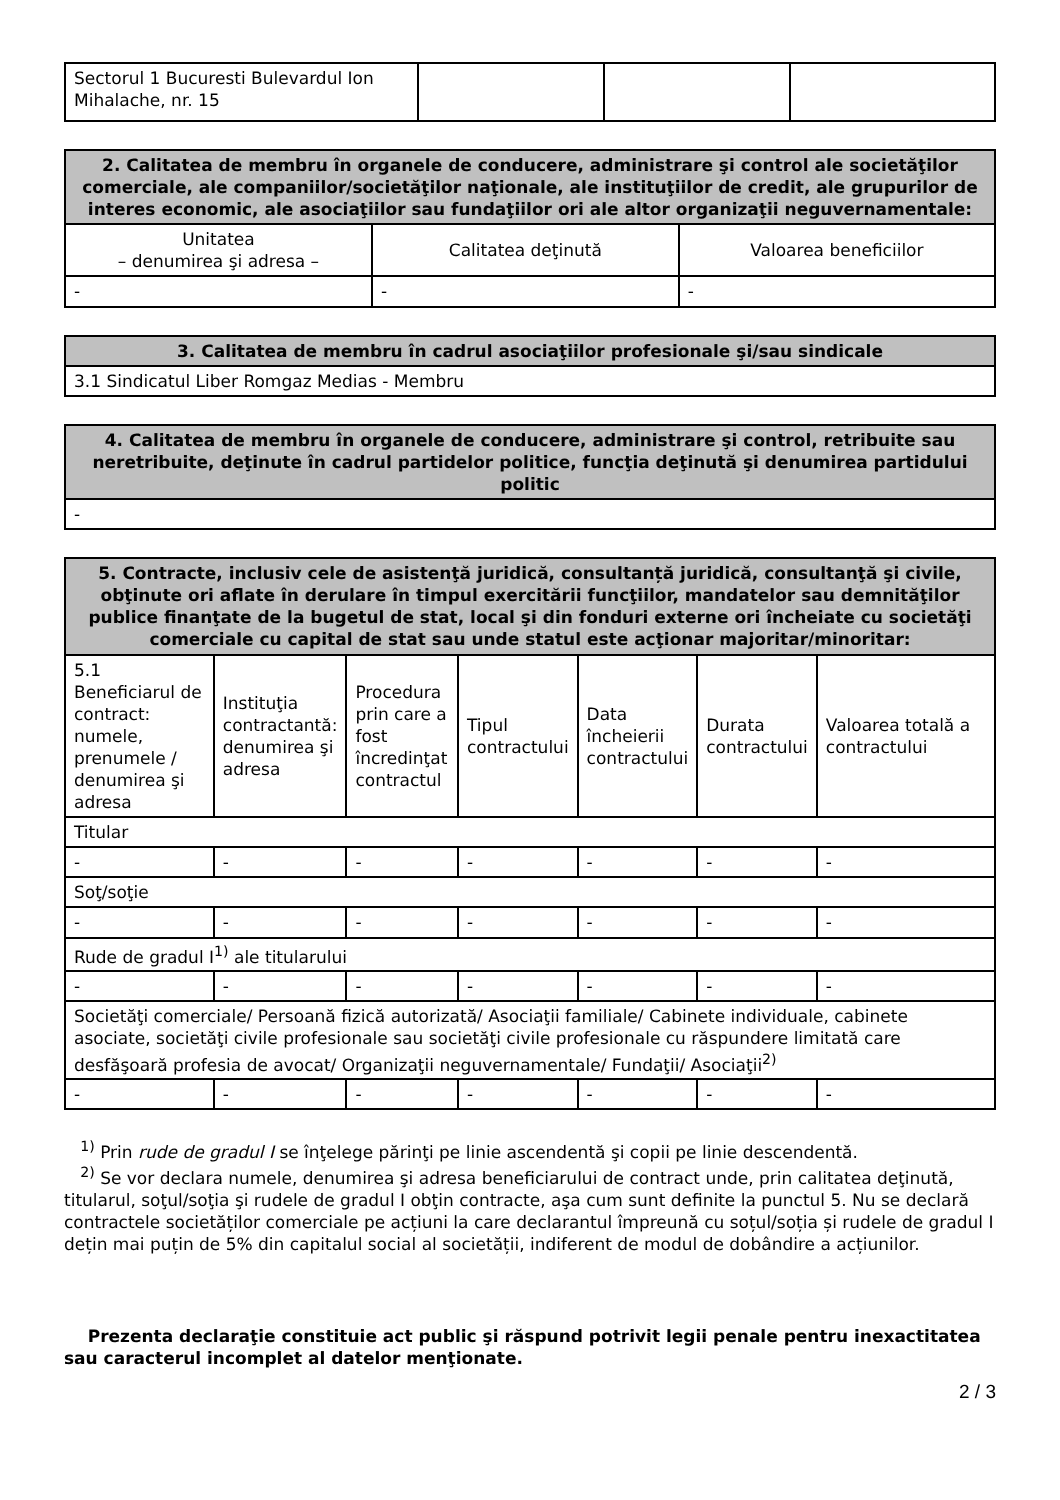| Sectorul 1 Bucuresti Bulevardul Ion Mihalache, nr. 15 | | | |
| 2. Calitatea de membru în organele de conducere, administrare şi control ale societăţilor comerciale, ale companiilor/societăţilor naţionale, ale instituţiilor de credit, ale grupurilor de interes economic, ale asociaţiilor sau fundaţiilor ori ale altor organizaţii neguvernamentale: | | |
| --- | --- | --- |
| Unitatea – denumirea şi adresa – | Calitatea deţinută | Valoarea beneficiilor |
| - | - | - |
| 3. Calitatea de membru în cadrul asociaţiilor profesionale şi/sau sindicale |
| --- |
| 3.1 Sindicatul Liber Romgaz Medias - Membru |
| 4. Calitatea de membru în organele de conducere, administrare şi control, retribuite sau neretribuite, deţinute în cadrul partidelor politice, funcţia deţinută şi denumirea partidului politic |
| --- |
| - |
| 5. Contracte, inclusiv cele de asistenţă juridică, consultanță juridică, consultanţă şi civile, obţinute ori aflate în derulare în timpul exercitării funcţiilor, mandatelor sau demnităţilor publice finanţate de la bugetul de stat, local şi din fonduri externe ori încheiate cu societăţi comerciale cu capital de stat sau unde statul este acţionar majoritar/minoritar: | | | | | | |
| --- | --- | --- | --- | --- | --- | --- |
| 5.1 Beneficiarul de contract: numele, prenumele / denumirea şi adresa | Instituţia contractantă: denumirea şi adresa | Procedura prin care a fost încredinţat contractul | Tipul contractului | Data încheierii contractului | Durata contractului | Valoarea totală a contractului |
| Titular | | | | | | |
| - | - | - | - | - | - | - |
| Soţ/soţie | | | | | | |
| - | - | - | - | - | - | - |
| Rude de gradul I<sup>1)</sup> ale titularului | | | | | | |
| - | - | - | - | - | - | - |
| Societăţi comerciale/ Persoană fizică autorizată/ Asociaţii familiale/ Cabinete individuale, cabinete asociate, societăţi civile profesionale sau societăţi civile profesionale cu răspundere limitată care desfăşoară profesia de avocat/ Organizaţii neguvernamentale/ Fundaţii/ Asociaţii<sup>2)</sup> | | | | | | |
| - | - | - | - | - | - | - |
<sup>1)</sup> Prin rude de gradul I se înţelege părinţi pe linie ascendentă şi copii pe linie descendentă.
<sup>2)</sup> Se vor declara numele, denumirea şi adresa beneficiarului de contract unde, prin calitatea deţinută, titularul, soţul/soţia şi rudele de gradul I obţin contracte, aşa cum sunt definite la punctul 5. Nu se declară contractele societăților comerciale pe acțiuni la care declarantul împreună cu soțul/soția și rudele de gradul I dețin mai puțin de 5% din capitalul social al societății, indiferent de modul de dobândire a acțiunilor.
Prezenta declaraţie constituie act public şi răspund potrivit legii penale pentru inexactitatea sau caracterul incomplet al datelor menţionate.
2 / 3